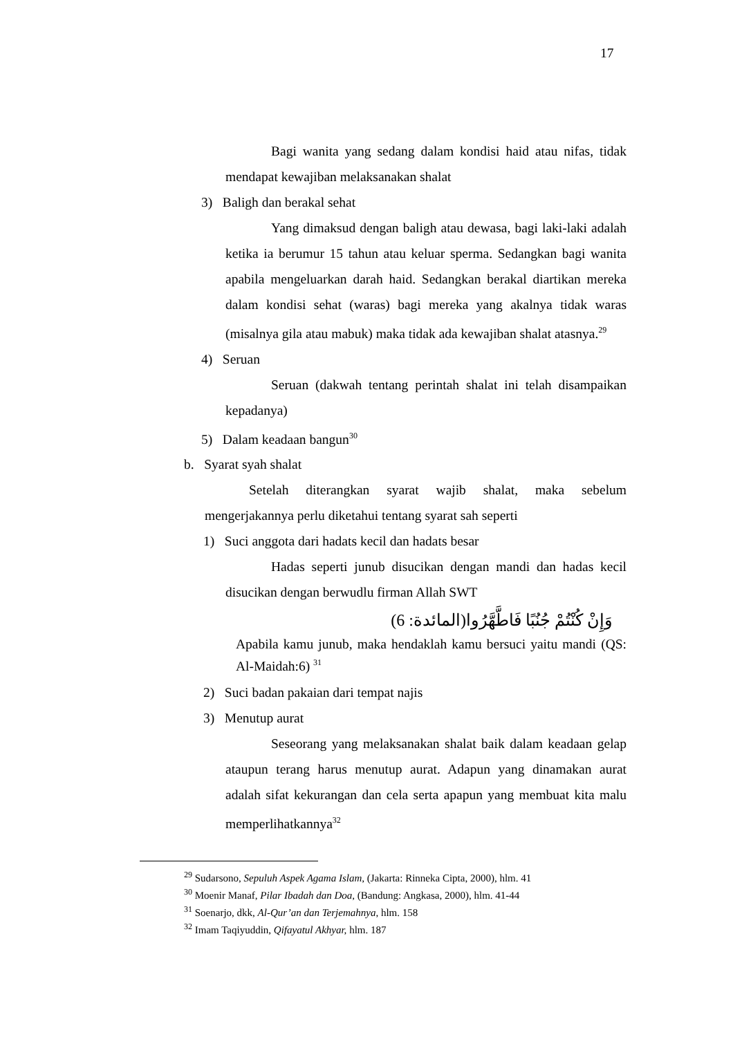17
Bagi wanita yang sedang dalam kondisi haid atau nifas, tidak mendapat kewajiban melaksanakan shalat
3) Baligh dan berakal sehat
Yang dimaksud dengan baligh atau dewasa, bagi laki-laki adalah ketika ia berumur 15 tahun atau keluar sperma. Sedangkan bagi wanita apabila mengeluarkan darah haid. Sedangkan berakal diartikan mereka dalam kondisi sehat (waras) bagi mereka yang akalnya tidak waras (misalnya gila atau mabuk) maka tidak ada kewajiban shalat atasnya.<sup>29</sup>
4) Seruan
Seruan (dakwah tentang perintah shalat ini telah disampaikan kepadanya)
5) Dalam keadaan bangun<sup>30</sup>
b. Syarat syah shalat
Setelah diterangkan syarat wajib shalat, maka sebelum mengerjakannya perlu diketahui tentang syarat sah seperti
1) Suci anggota dari hadats kecil dan hadats besar
Hadas seperti junub disucikan dengan mandi dan hadas kecil disucikan dengan berwudlu firman Allah SWT
وَإِنْ كُنْتُمْ جُنُبًا فَاطَّهَّرُوا(المائدة: 6)
Apabila kamu junub, maka hendaklah kamu bersuci yaitu mandi (QS: Al-Maidah:6) <sup>31</sup>
2) Suci badan pakaian dari tempat najis
3) Menutup aurat
Seseorang yang melaksanakan shalat baik dalam keadaan gelap ataupun terang harus menutup aurat. Adapun yang dinamakan aurat adalah sifat kekurangan dan cela serta apapun yang membuat kita malu memperlihatkannya<sup>32</sup>
<sup>29</sup> Sudarsono, Sepuluh Aspek Agama Islam, (Jakarta: Rinneka Cipta, 2000), hlm. 41
<sup>30</sup> Moenir Manaf, Pilar Ibadah dan Doa, (Bandung: Angkasa, 2000), hlm. 41-44
<sup>31</sup> Soenarjo, dkk, Al-Qur’an dan Terjemahnya, hlm. 158
<sup>32</sup> Imam Taqiyuddin, Qifayatul Akhyar, hlm. 187